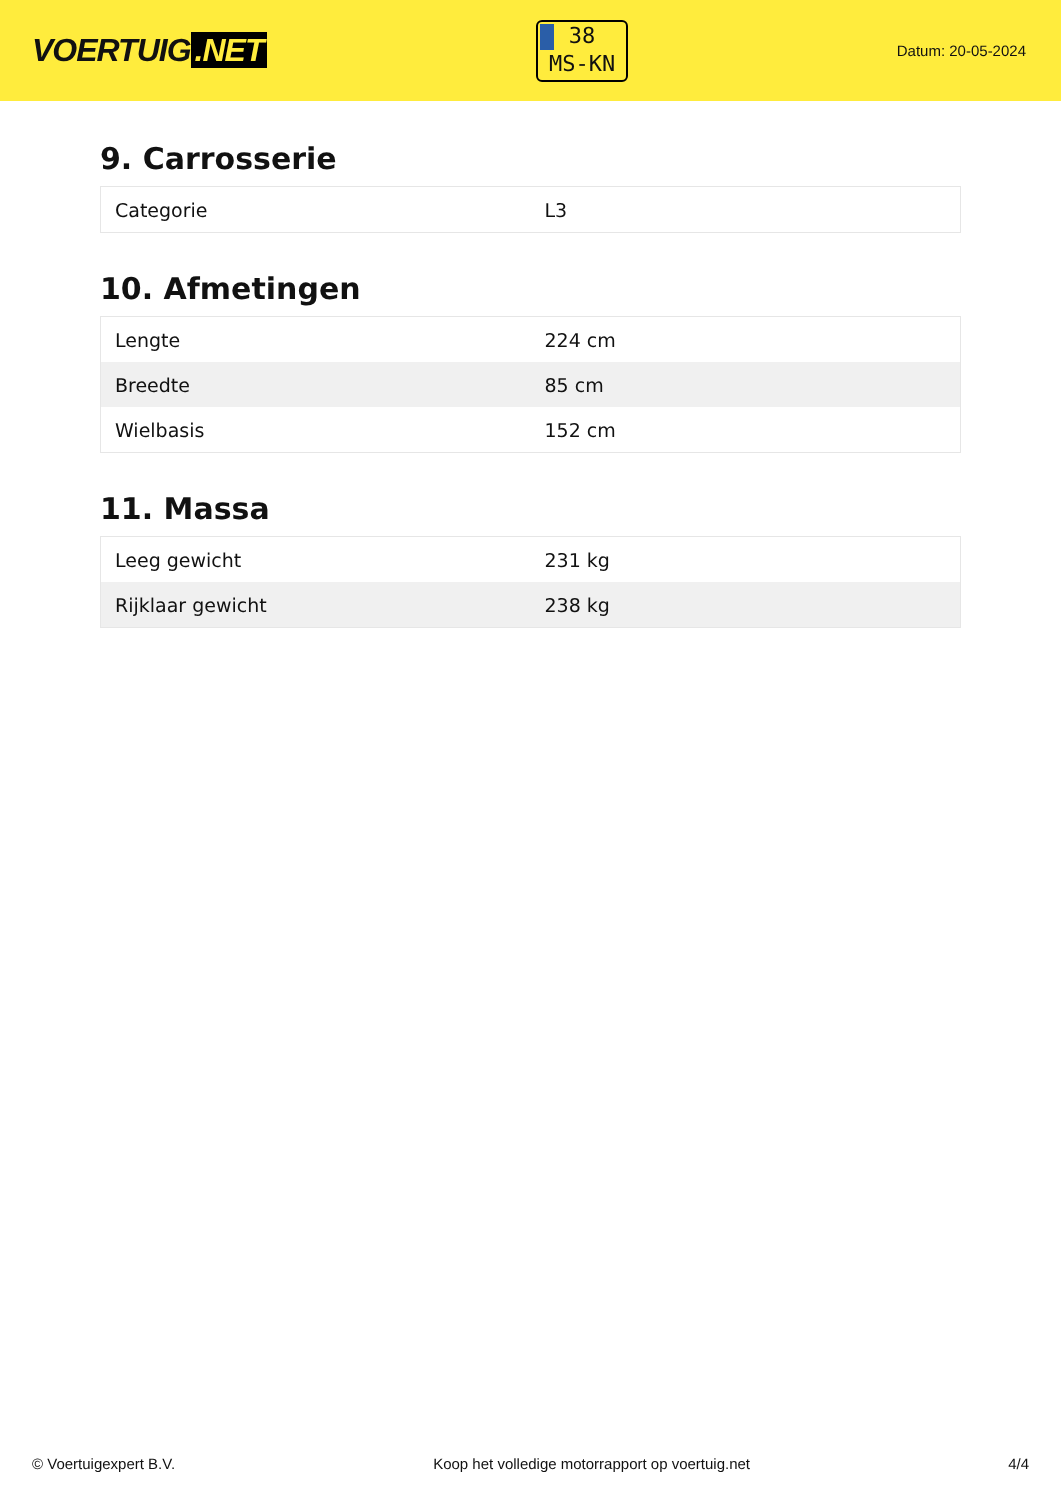VOERTUIG.NET
38
MS-KN
Datum: 20-05-2024
9. Carrosserie
| Categorie | L3 |
10. Afmetingen
| Lengte | 224 cm |
| Breedte | 85 cm |
| Wielbasis | 152 cm |
11. Massa
| Leeg gewicht | 231 kg |
| Rijklaar gewicht | 238 kg |
© Voertuigexpert B.V. Koop het volledige motorrapport op voertuig.net 4/4